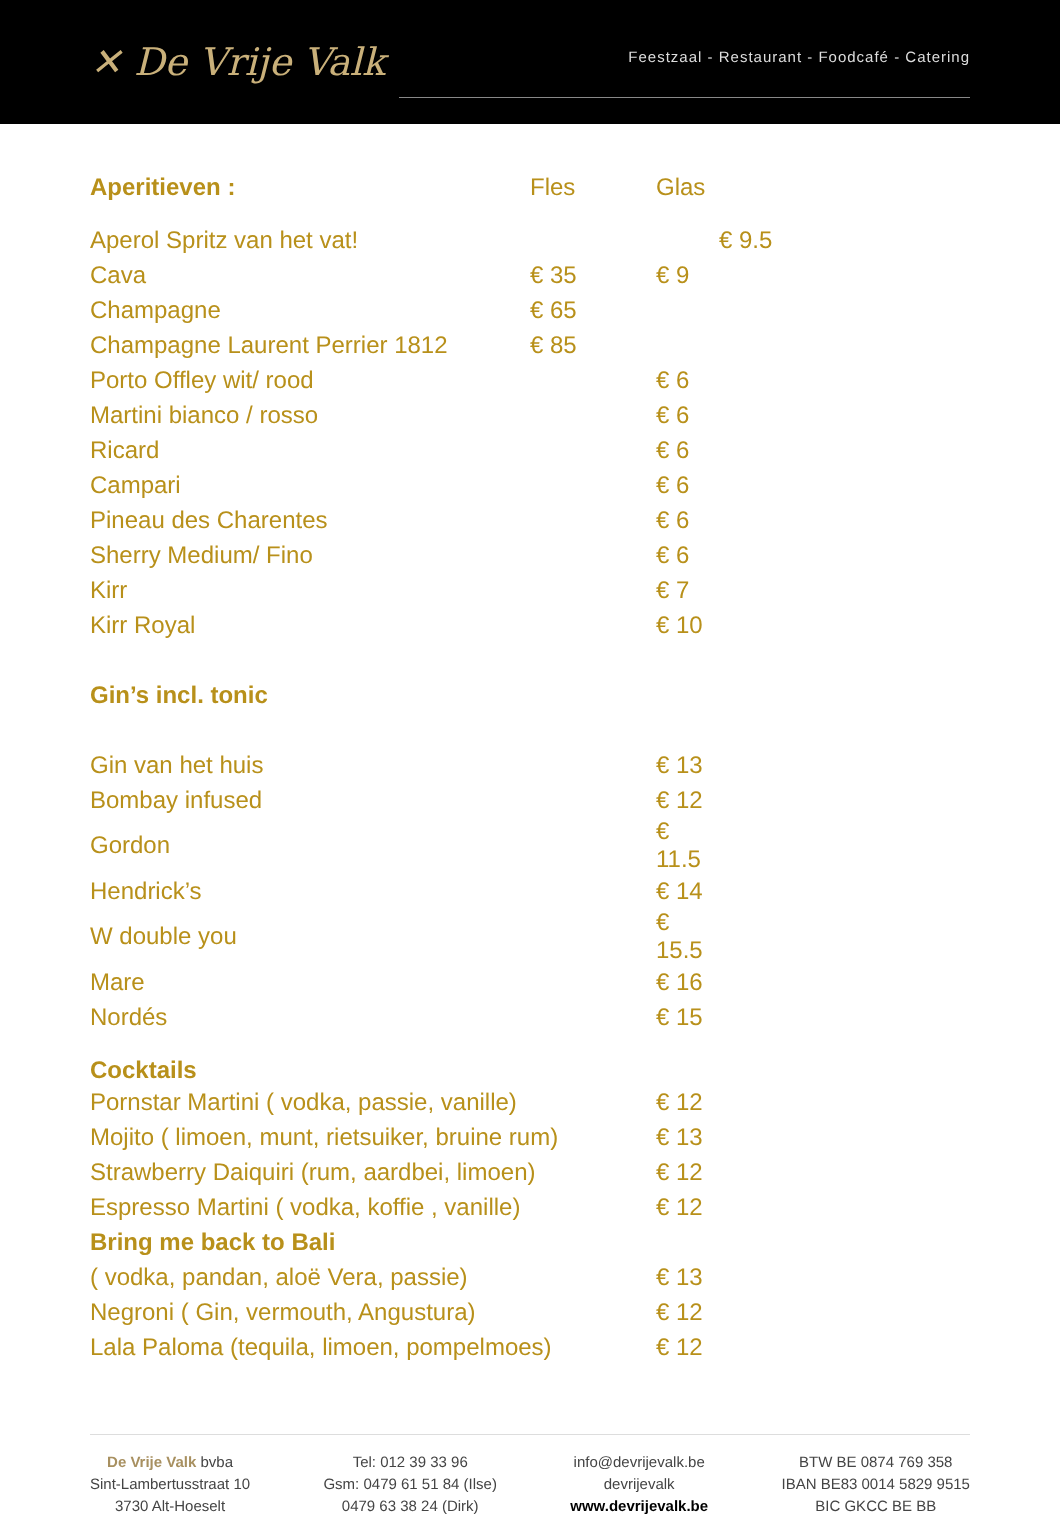✕ De Vrije Valk
Feestzaal - Restaurant - Foodcafé - Catering
| Aperitieven : | Fles | Glas | |
| --- | --- | --- | --- |
| Aperol Spritz van het vat! | | | € 9.5 |
| Cava | € 35 | € 9 | |
| Champagne | € 65 | | |
| Champagne Laurent Perrier 1812 | € 85 | | |
| Porto Offley wit/ rood | | € 6 | |
| Martini bianco / rosso | | € 6 | |
| Ricard | | € 6 | |
| Campari | | € 6 | |
| Pineau des Charentes | | € 6 | |
| Sherry Medium/ Fino | | € 6 | |
| Kirr | | € 7 | |
| Kirr Royal | | € 10 | |
| Gin’s incl. tonic | | | |
| Gin van het huis | | € 13 | |
| Bombay infused | | € 12 | |
| Gordon | | € 11.5 | |
| Hendrick’s | | € 14 | |
| W double you | | € 15.5 | |
| Mare | | € 16 | |
| Nordés | | € 15 | |
| Cocktails | | | |
| Pornstar Martini ( vodka, passie, vanille) | | € 12 | |
| Mojito ( limoen, munt, rietsuiker, bruine rum) | | € 13 | |
| Strawberry Daiquiri (rum, aardbei, limoen) | | € 12 | |
| Espresso Martini ( vodka, koffie , vanille) | | € 12 | |
| Bring me back to Bali | | | |
| ( vodka, pandan, aloë Vera, passie) | | € 13 | |
| Negroni ( Gin, vermouth, Angustura) | | € 12 | |
| Lala Paloma (tequila, limoen, pompelmoes) | | € 12 | |
De Vrije Valk bvba
Sint-Lambertusstraat 10
3730 Alt-Hoeselt
Tel: 012 39 33 96
Gsm: 0479 61 51 84 (Ilse)
0479 63 38 24 (Dirk)
info@devrijevalk.be
devrijevalk
www.devrijevalk.be
BTW BE 0874 769 358
IBAN BE83 0014 5829 9515
BIC GKCC BE BB